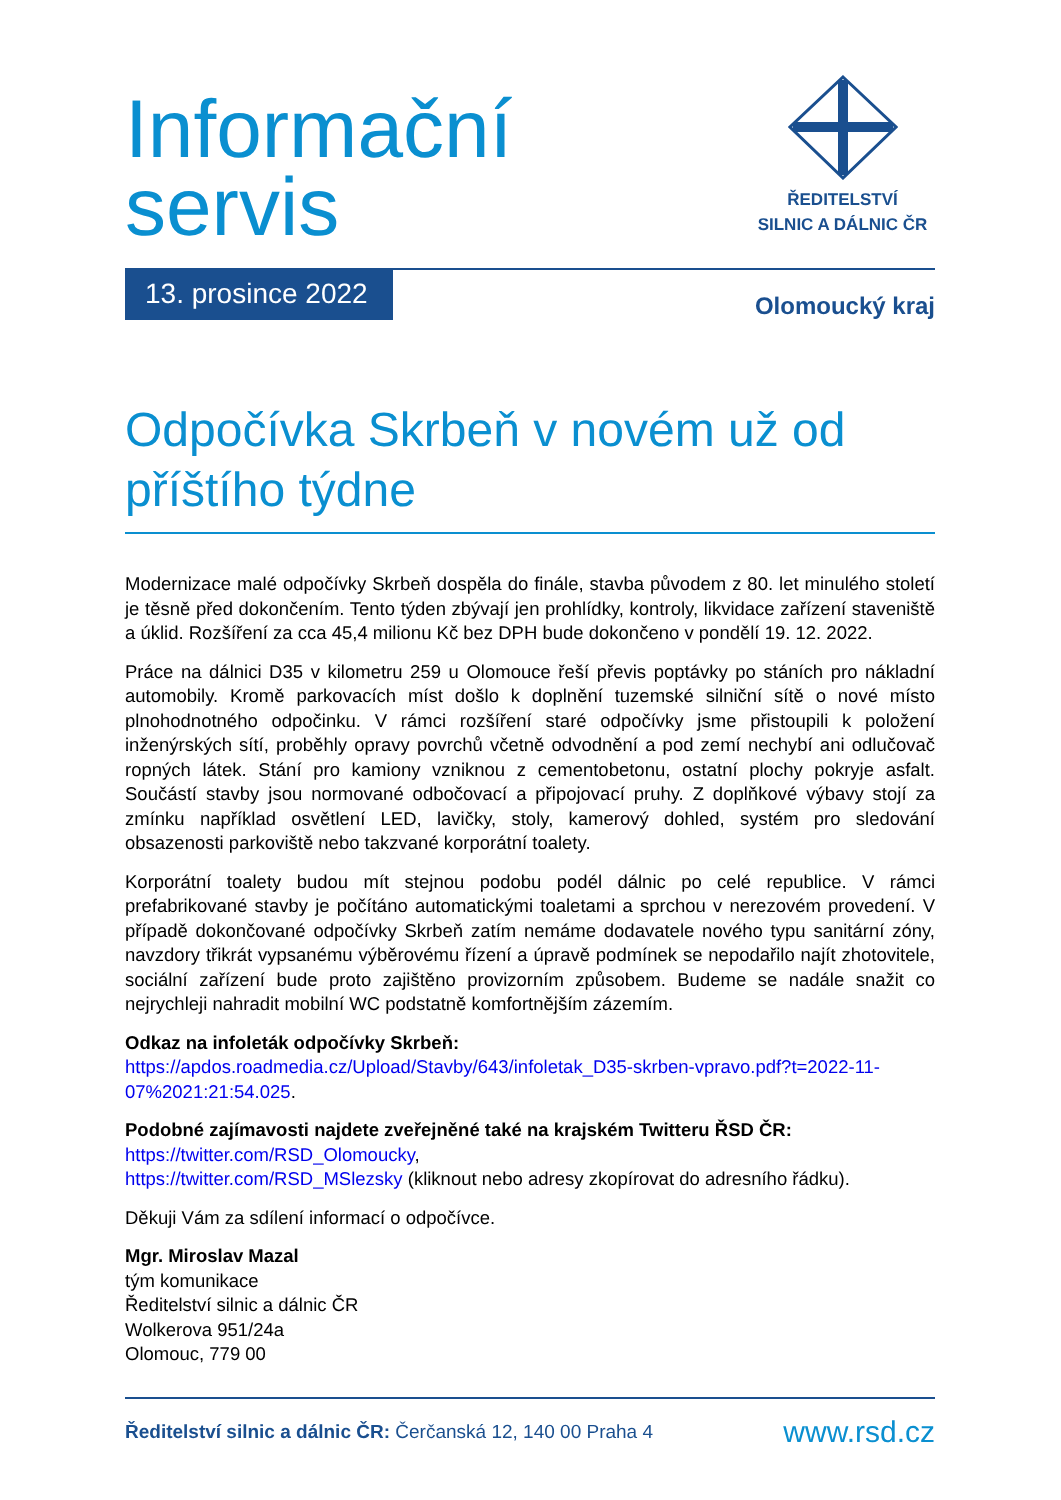ŘEDITELSTVÍ
SILNIC A DÁLNIC ČR
Informační
servis
13. prosince 2022
Olomoucký kraj
Odpočívka Skrbeň v novém už od příštího týdne
Modernizace malé odpočívky Skrbeň dospěla do finále, stavba původem z 80. let minulého století je těsně před dokončením. Tento týden zbývají jen prohlídky, kontroly, likvidace zařízení staveniště a úklid. Rozšíření za cca 45,4 milionu Kč bez DPH bude dokončeno v pondělí 19. 12. 2022.
Práce na dálnici D35 v kilometru 259 u Olomouce řeší převis poptávky po stáních pro nákladní automobily. Kromě parkovacích míst došlo k doplnění tuzemské silniční sítě o nové místo plnohodnotného odpočinku. V rámci rozšíření staré odpočívky jsme přistoupili k položení inženýrských sítí, proběhly opravy povrchů včetně odvodnění a pod zemí nechybí ani odlučovač ropných látek. Stání pro kamiony vzniknou z cementobetonu, ostatní plochy pokryje asfalt. Součástí stavby jsou normované odbočovací a připojovací pruhy. Z doplňkové výbavy stojí za zmínku například osvětlení LED, lavičky, stoly, kamerový dohled, systém pro sledování obsazenosti parkoviště nebo takzvané korporátní toalety.
Korporátní toalety budou mít stejnou podobu podél dálnic po celé republice. V rámci prefabrikované stavby je počítáno automatickými toaletami a sprchou v nerezovém provedení. V případě dokončované odpočívky Skrbeň zatím nemáme dodavatele nového typu sanitární zóny, navzdory třikrát vypsanému výběrovému řízení a úpravě podmínek se nepodařilo najít zhotovitele, sociální zařízení bude proto zajištěno provizorním způsobem. Budeme se nadále snažit co nejrychleji nahradit mobilní WC podstatně komfortnějším zázemím.
Odkaz na infoleták odpočívky Skrbeň:
https://apdos.roadmedia.cz/Upload/Stavby/643/infoletak_D35-skrben-vpravo.pdf?t=2022-11-07%2021:21:54.025.
Podobné zajímavosti najdete zveřejněné také na krajském Twitteru ŘSD ČR:
https://twitter.com/RSD_Olomoucky,
https://twitter.com/RSD_MSlezsky (kliknout nebo adresy zkopírovat do adresního řádku).
Děkuji Vám za sdílení informací o odpočívce.
Mgr. Miroslav Mazal
tým komunikace
Ředitelství silnic a dálnic ČR
Wolkerova 951/24a
Olomouc, 779 00
Ředitelství silnic a dálnic ČR: Čerčanská 12, 140 00 Praha 4
www.rsd.cz